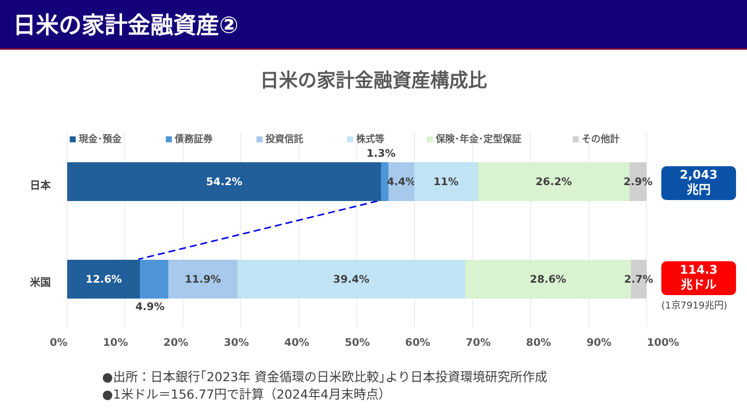日米の家計金融資産②
日米の家計金融資産構成比
現金･預金 債務証券 投資信託 株式等 保険･年金･定型保証 その他計
日本
1.3%
54.2% 4.4% 11% 26.2% 2.9%
2,043
兆円
米国
12.6% 11.9% 39.4% 28.6% 2.7%
114.3
兆ドル
(1京7919兆円)
4.9%
0% 10% 20% 30% 40% 50% 60% 70% 80% 90% 100%
●出所：日本銀行｢2023年 資金循環の日米欧比較｣より日本投資環境研究所作成
●1米ドル＝156.77円で計算（2024年4月末時点）